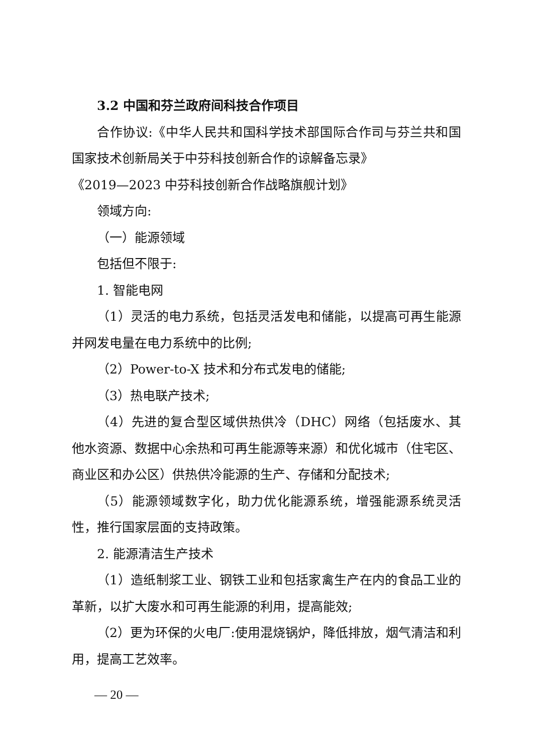3.2 中国和芬兰政府间科技合作项目
合作协议:《中华人民共和国科学技术部国际合作司与芬兰共和国国家技术创新局关于中芬科技创新合作的谅解备忘录》
《2019—2023 中芬科技创新合作战略旗舰计划》
领域方向:
（一）能源领域
包括但不限于:
1. 智能电网
（1）灵活的电力系统，包括灵活发电和储能，以提高可再生能源并网发电量在电力系统中的比例;
（2）Power-to-X 技术和分布式发电的储能;
（3）热电联产技术;
（4）先进的复合型区域供热供冷（DHC）网络（包括废水、其他水资源、数据中心余热和可再生能源等来源）和优化城市（住宅区、商业区和办公区）供热供冷能源的生产、存储和分配技术;
（5）能源领域数字化，助力优化能源系统，增强能源系统灵活性，推行国家层面的支持政策。
2. 能源清洁生产技术
（1）造纸制浆工业、钢铁工业和包括家禽生产在内的食品工业的革新，以扩大废水和可再生能源的利用，提高能效;
（2）更为环保的火电厂:使用混烧锅炉，降低排放，烟气清洁和利用，提高工艺效率。
— 20 —